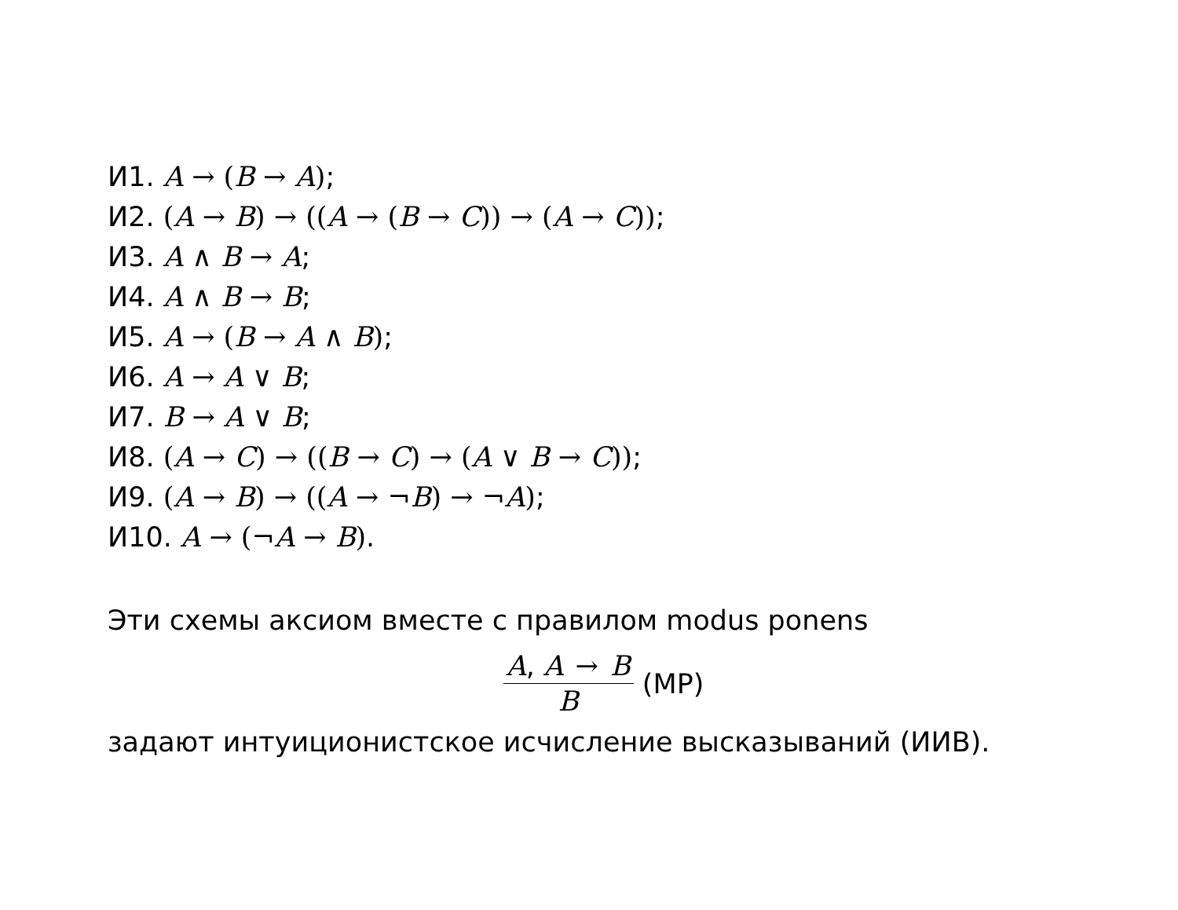И1. A → (B → A);
И2. (A → B) → ((A → (B → C)) → (A → C));
И3. A ∧ B → A;
И4. A ∧ B → B;
И5. A → (B → A ∧ B);
И6. A → A ∨ B;
И7. B → A ∨ B;
И8. (A → C) → ((B → C) → (A ∨ B → C));
И9. (A → B) → ((A → ¬B) → ¬A);
И10. A → (¬A → B).
Эти схемы аксиом вместе с правилом modus ponens
A, A → B B (MP)
задают интуиционистское исчисление высказываний (ИИВ).